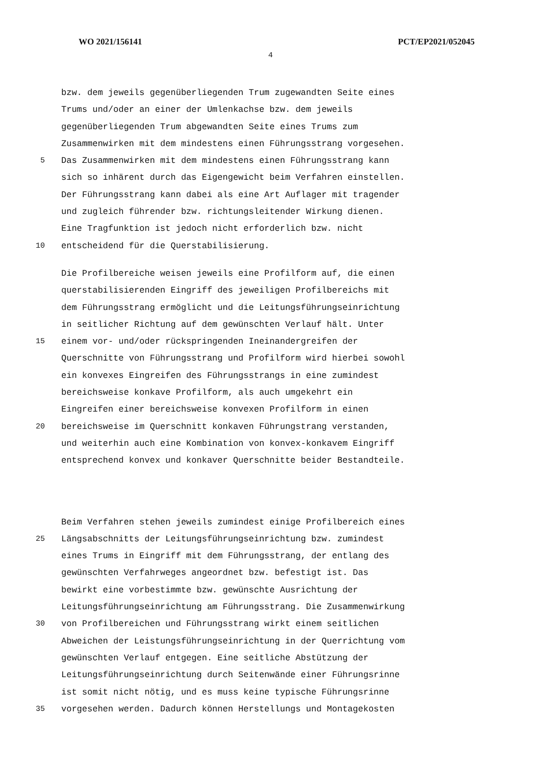WO 2021/156141 PCT/EP2021/052045
4
bzw. dem jeweils gegenüberliegenden Trum zugewandten Seite eines
Trums und/oder an einer der Umlenkachse bzw. dem jeweils
gegenüberliegenden Trum abgewandten Seite eines Trums zum
Zusammenwirken mit dem mindestens einen Führungsstrang vorgesehen.
5 Das Zusammenwirken mit dem mindestens einen Führungsstrang kann
sich so inhärent durch das Eigengewicht beim Verfahren einstellen.
Der Führungsstrang kann dabei als eine Art Auflager mit tragender
und zugleich führender bzw. richtungsleitender Wirkung dienen.
Eine Tragfunktion ist jedoch nicht erforderlich bzw. nicht
10 entscheidend für die Querstabilisierung.
Die Profilbereiche weisen jeweils eine Profilform auf, die einen
querstabilisierenden Eingriff des jeweiligen Profilbereichs mit
dem Führungsstrang ermöglicht und die Leitungsführungseinrichtung
in seitlicher Richtung auf dem gewünschten Verlauf hält. Unter
15 einem vor- und/oder rückspringenden Ineinandergreifen der
Querschnitte von Führungsstrang und Profilform wird hierbei sowohl
ein konvexes Eingreifen des Führungsstrangs in eine zumindest
bereichsweise konkave Profilform, als auch umgekehrt ein
Eingreifen einer bereichsweise konvexen Profilform in einen
20 bereichsweise im Querschnitt konkaven Führungstrang verstanden,
und weiterhin auch eine Kombination von konvex-konkavem Eingriff
entsprechend konvex und konkaver Querschnitte beider Bestandteile.
Beim Verfahren stehen jeweils zumindest einige Profilbereich eines
25 Längsabschnitts der Leitungsführungseinrichtung bzw. zumindest
eines Trums in Eingriff mit dem Führungsstrang, der entlang des
gewünschten Verfahrweges angeordnet bzw. befestigt ist. Das
bewirkt eine vorbestimmte bzw. gewünschte Ausrichtung der
Leitungsführungseinrichtung am Führungsstrang. Die Zusammenwirkung
30 von Profilbereichen und Führungsstrang wirkt einem seitlichen
Abweichen der Leistungsführungseinrichtung in der Querrichtung vom
gewünschten Verlauf entgegen. Eine seitliche Abstützung der
Leitungsführungseinrichtung durch Seitenwände einer Führungsrinne
ist somit nicht nötig, und es muss keine typische Führungsrinne
35 vorgesehen werden. Dadurch können Herstellungs und Montagekosten